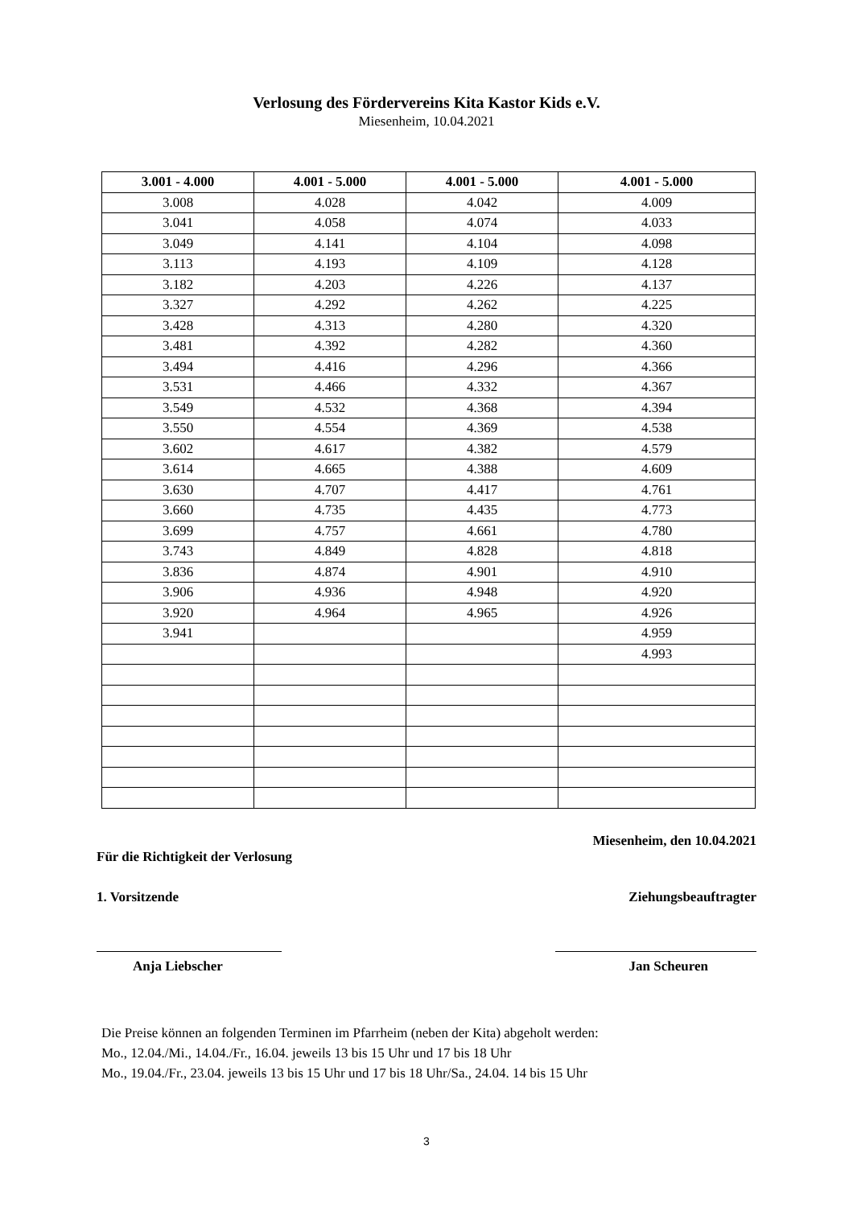Verlosung des Fördervereins Kita Kastor Kids e.V.
Miesenheim, 10.04.2021
| 3.001 - 4.000 | 4.001 - 5.000 | 4.001 - 5.000 | 4.001 - 5.000 |
| --- | --- | --- | --- |
| 3.008 | 4.028 | 4.042 | 4.009 |
| 3.041 | 4.058 | 4.074 | 4.033 |
| 3.049 | 4.141 | 4.104 | 4.098 |
| 3.113 | 4.193 | 4.109 | 4.128 |
| 3.182 | 4.203 | 4.226 | 4.137 |
| 3.327 | 4.292 | 4.262 | 4.225 |
| 3.428 | 4.313 | 4.280 | 4.320 |
| 3.481 | 4.392 | 4.282 | 4.360 |
| 3.494 | 4.416 | 4.296 | 4.366 |
| 3.531 | 4.466 | 4.332 | 4.367 |
| 3.549 | 4.532 | 4.368 | 4.394 |
| 3.550 | 4.554 | 4.369 | 4.538 |
| 3.602 | 4.617 | 4.382 | 4.579 |
| 3.614 | 4.665 | 4.388 | 4.609 |
| 3.630 | 4.707 | 4.417 | 4.761 |
| 3.660 | 4.735 | 4.435 | 4.773 |
| 3.699 | 4.757 | 4.661 | 4.780 |
| 3.743 | 4.849 | 4.828 | 4.818 |
| 3.836 | 4.874 | 4.901 | 4.910 |
| 3.906 | 4.936 | 4.948 | 4.920 |
| 3.920 | 4.964 | 4.965 | 4.926 |
| 3.941 | | | 4.959 |
| | | | 4.993 |
Für die Richtigkeit der Verlosung
1. Vorsitzende
Anja Liebscher
Miesenheim, den 10.04.2021
Ziehungsbeauftragter
Jan Scheuren
Die Preise können an folgenden Terminen im Pfarrheim (neben der Kita) abgeholt werden:
Mo., 12.04./Mi., 14.04./Fr., 16.04. jeweils 13 bis 15 Uhr und 17 bis 18 Uhr
Mo., 19.04./Fr., 23.04. jeweils 13 bis 15 Uhr und 17 bis 18 Uhr/Sa., 24.04. 14 bis 15 Uhr
3